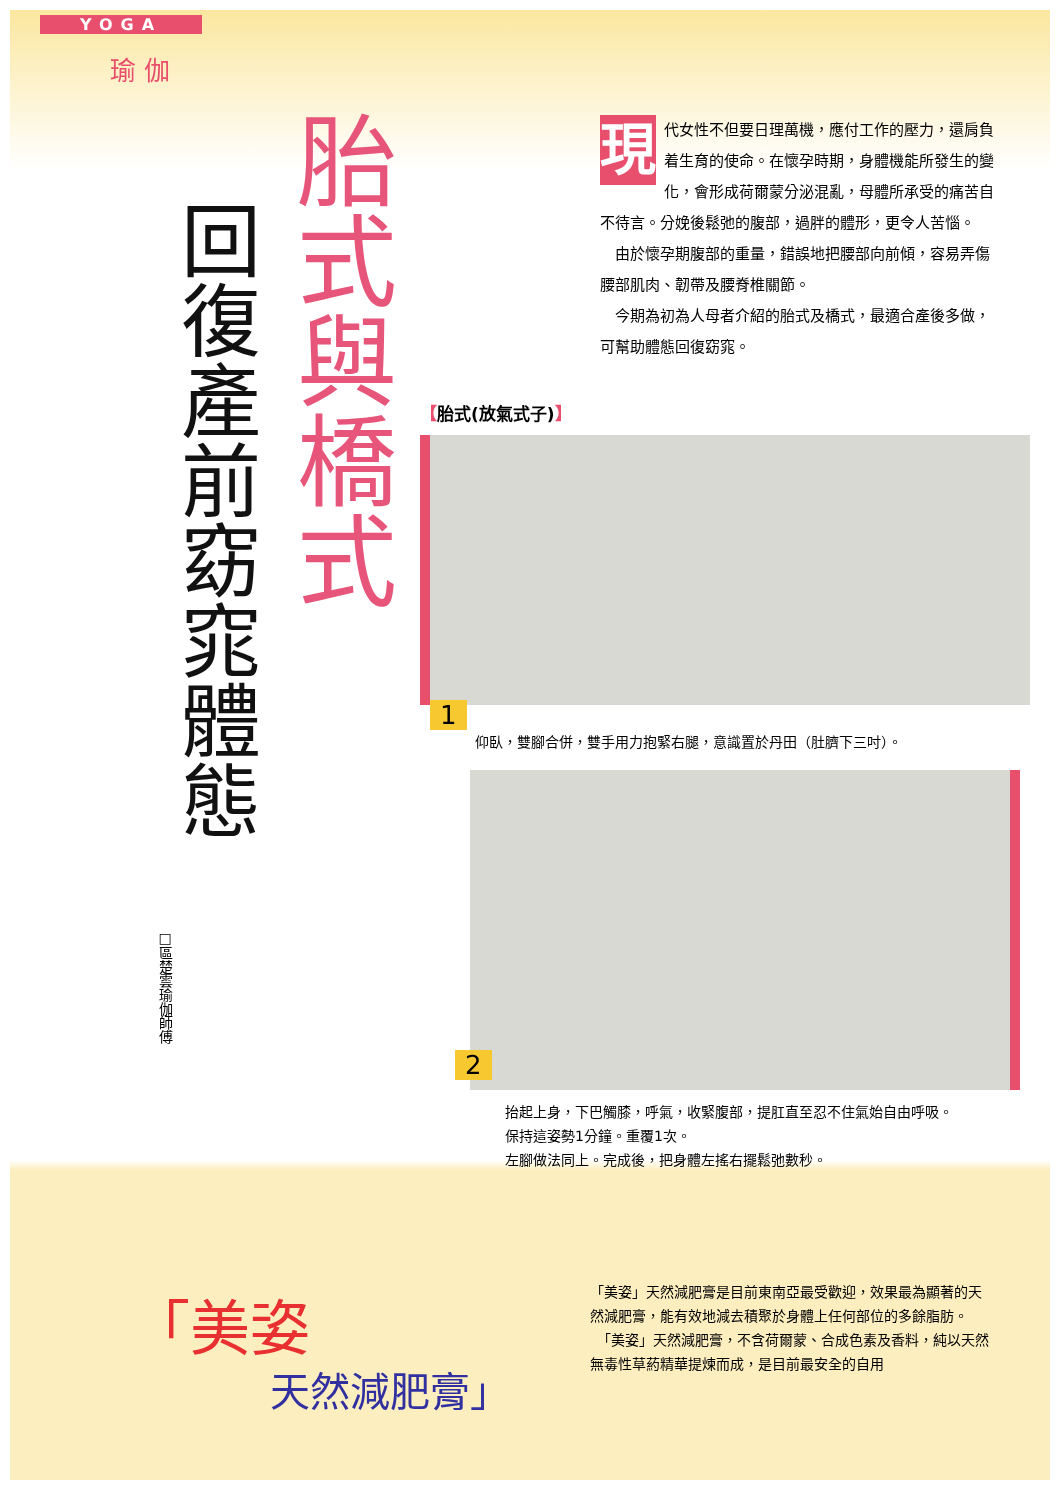YOGA
瑜 伽
胎式與橋式
回復產前窈窕體態
□區楚雲瑜伽師傅
現
代女性不但要日理萬機，應付工作的壓力，還肩負着生育的使命。在懷孕時期，身體機能所發生的變化，會形成荷爾蒙分泌混亂，母體所承受的痛苦自不待言。分娩後鬆弛的腹部，過胖的體形，更令人苦惱。
　由於懷孕期腹部的重量，錯誤地把腰部向前傾，容易弄傷腰部肌肉、韌帶及腰脊椎關節。
　今期為初為人母者介紹的胎式及橋式，最適合產後多做，可幫助體態回復窈窕。
【胎式(放氣式子)】
1
仰臥，雙腳合併，雙手用力抱緊右腿，意識置於丹田（肚臍下三吋）。
2
抬起上身，下巴觸膝，呼氣，收緊腹部，提肛直至忍不住氣始自由呼吸。
保持這姿勢1分鐘。重覆1次。
左腳做法同上。完成後，把身體左搖右擺鬆弛數秒。
「美姿
天然減肥膏」
「美姿」天然減肥膏是目前東南亞最受歡迎，效果最為顯著的天然減肥膏，能有效地減去積聚於身體上任何部位的多餘脂肪。
　「美姿」天然減肥膏，不含荷爾蒙、合成色素及香料，純以天然無毒性草葯精華提煉而成，是目前最安全的自用